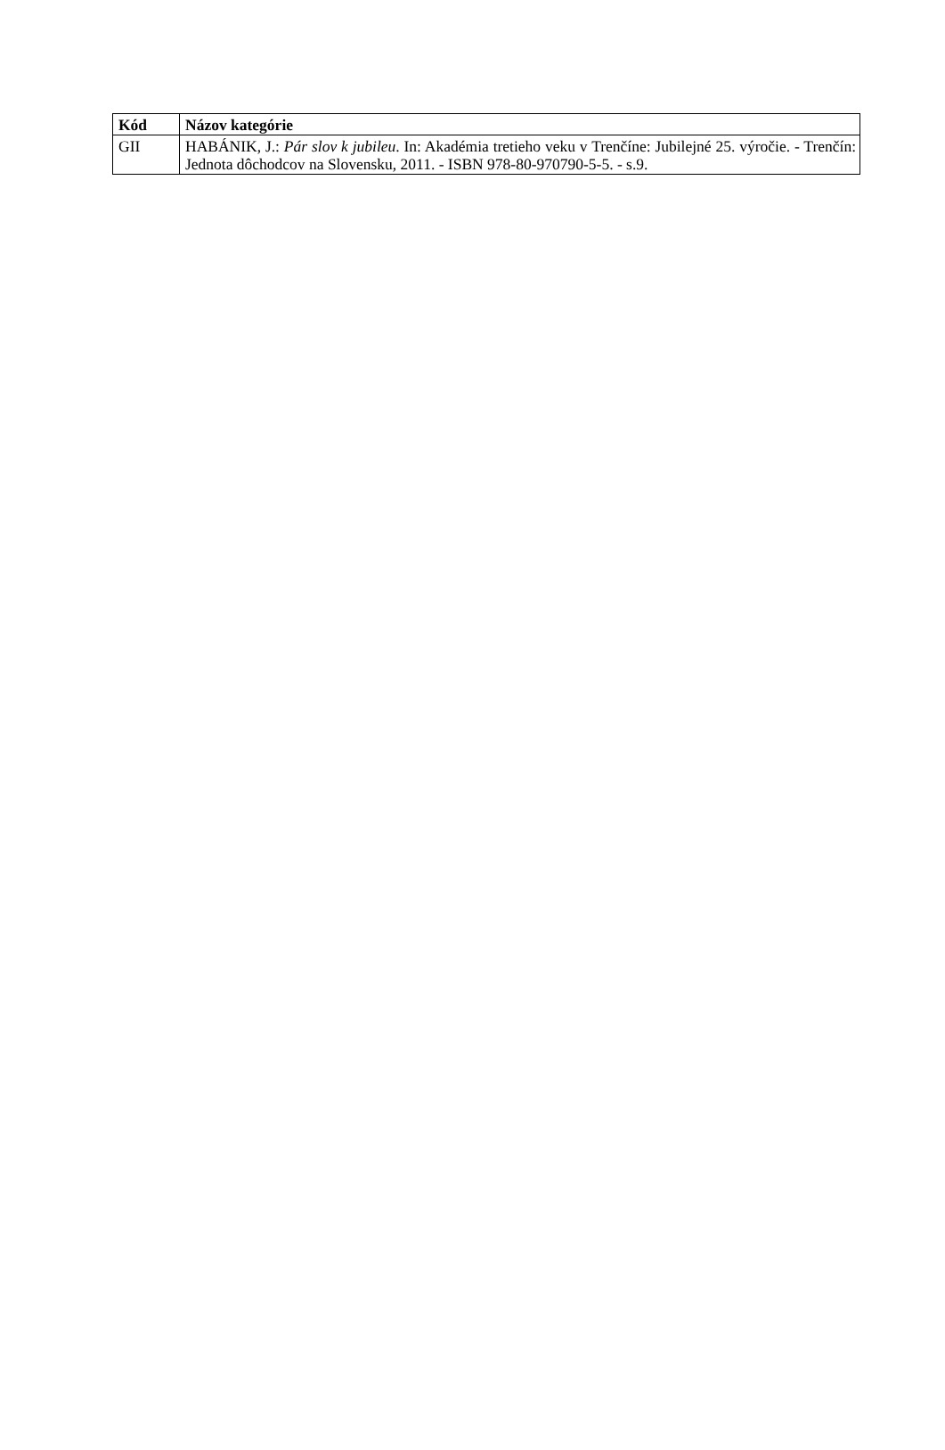| Kód | Názov kategórie |
| --- | --- |
| GII | HABÁNIK, J.: Pár slov k jubileu . In: Akadémia tretieho veku v Trenčíne: Jubilejné 25. výročie. - Trenčín: Jednota dôchodcov na Slovensku, 2011. - ISBN 978-80-970790-5-5. - s.9. |